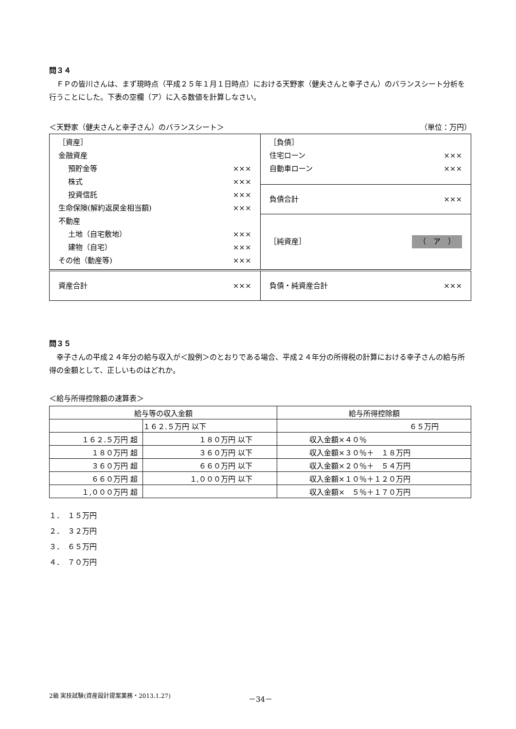問３４
ＦＰの皆川さんは、まず現時点（平成２５年１月１日時点）における天野家（健夫さんと幸子さん）のバランスシート分析を行うことにした。下表の空欄（ア）に入る数値を計算しなさい。
＜天野家（健夫さんと幸子さん）のバランスシート＞ （単位：万円）
| ［資産］ 金融資産 預貯金等 ××× 株式 ××× 投資信託 ××× 生命保険(解約返戻金相当額) ××× 不動産 土地（自宅敷地） ××× 建物（自宅） ××× その他（動産等) ××× | ［負債］ 住宅ローン ××× 自動車ローン ××× |
| | 負債合計 ××× |
| | ［純資産］ （ ア ） |
| 資産合計 ××× | 負債・純資産合計 ××× |
問３５
幸子さんの平成２４年分の給与収入が＜設例＞のとおりである場合、平成２４年分の所得税の計算における幸子さんの給与所得の金額として、正しいものはどれか。
＜給与所得控除額の速算表＞
| 給与等の収入金額 | | 給与所得控除額 |
| --- | --- | --- |
| | １６２.５万円 以下 | ６５万円 |
| １６２.５万円 超 | １８０万円 以下 | 収入金額×４０％ |
| １８０万円 超 | ３６０万円 以下 | 収入金額×３０％＋ １８万円 |
| ３６０万円 超 | ６６０万円 以下 | 収入金額×２０％＋ ５４万円 |
| ６６０万円 超 | １,０００万円 以下 | 収入金額×１０％＋１２０万円 |
| １,０００万円 超 | | 収入金額× ５％＋１７０万円 |
１．　１５万円
２．　３２万円
３．　６５万円
４．　７０万円
2級 実技試験(資産設計提案業務・2013.1.27) －34－